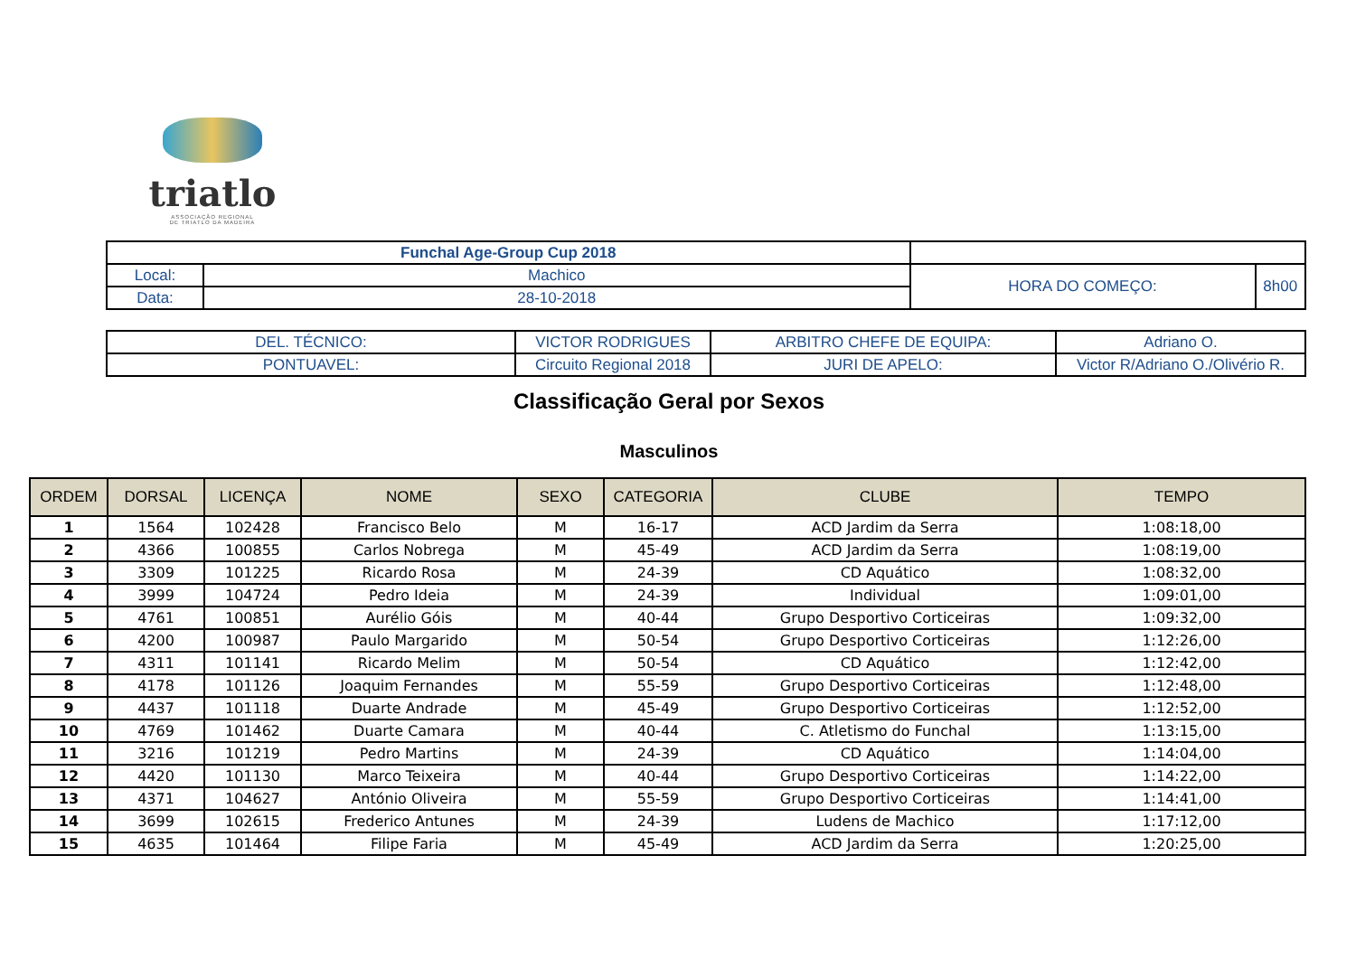triatlo
ASSOCIAÇÃO REGIONAL
DE TRIATLO DA MADEIRA
| Funchal Age-Group Cup 2018 | | | |
| Local: | Machico | HORA DO COMEÇO: | 8h00 |
| Data: | 28-10-2018 | | |
| DEL. TÉCNICO: | VICTOR RODRIGUES | ARBITRO CHEFE DE EQUIPA: | Adriano O. |
| PONTUAVEL: | Circuito Regional 2018 | JURI DE APELO: | Victor R/Adriano O./Olivério R. |
Classificação Geral por Sexos
Masculinos
| ORDEM | DORSAL | LICENÇA | NOME | SEXO | CATEGORIA | CLUBE | TEMPO |
| --- | --- | --- | --- | --- | --- | --- | --- |
| 1 | 1564 | 102428 | Francisco Belo | M | 16-17 | ACD Jardim da Serra | 1:08:18,00 |
| 2 | 4366 | 100855 | Carlos Nobrega | M | 45-49 | ACD Jardim da Serra | 1:08:19,00 |
| 3 | 3309 | 101225 | Ricardo Rosa | M | 24-39 | CD Aquático | 1:08:32,00 |
| 4 | 3999 | 104724 | Pedro Ideia | M | 24-39 | Individual | 1:09:01,00 |
| 5 | 4761 | 100851 | Aurélio Góis | M | 40-44 | Grupo Desportivo Corticeiras | 1:09:32,00 |
| 6 | 4200 | 100987 | Paulo Margarido | M | 50-54 | Grupo Desportivo Corticeiras | 1:12:26,00 |
| 7 | 4311 | 101141 | Ricardo Melim | M | 50-54 | CD Aquático | 1:12:42,00 |
| 8 | 4178 | 101126 | Joaquim Fernandes | M | 55-59 | Grupo Desportivo Corticeiras | 1:12:48,00 |
| 9 | 4437 | 101118 | Duarte Andrade | M | 45-49 | Grupo Desportivo Corticeiras | 1:12:52,00 |
| 10 | 4769 | 101462 | Duarte Camara | M | 40-44 | C. Atletismo do Funchal | 1:13:15,00 |
| 11 | 3216 | 101219 | Pedro Martins | M | 24-39 | CD Aquático | 1:14:04,00 |
| 12 | 4420 | 101130 | Marco Teixeira | M | 40-44 | Grupo Desportivo Corticeiras | 1:14:22,00 |
| 13 | 4371 | 104627 | António Oliveira | M | 55-59 | Grupo Desportivo Corticeiras | 1:14:41,00 |
| 14 | 3699 | 102615 | Frederico Antunes | M | 24-39 | Ludens de Machico | 1:17:12,00 |
| 15 | 4635 | 101464 | Filipe Faria | M | 45-49 | ACD Jardim da Serra | 1:20:25,00 |